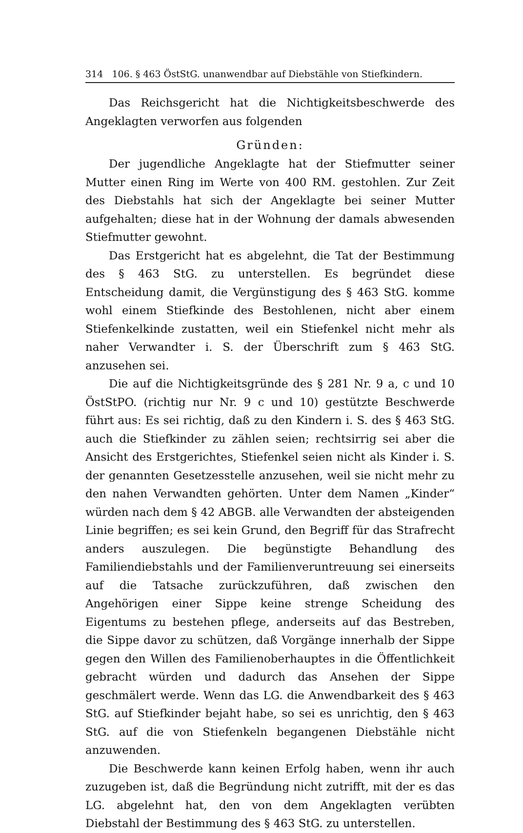314 106. § 463 ÖstStG. unanwendbar auf Diebstähle von Stiefkindern.
Das Reichsgericht hat die Nichtigkeitsbeschwerde des Angeklagten verworfen aus folgenden
Gründen:
Der jugendliche Angeklagte hat der Stiefmutter seiner Mutter einen Ring im Werte von 400 RM. gestohlen. Zur Zeit des Diebstahls hat sich der Angeklagte bei seiner Mutter aufgehalten; diese hat in der Wohnung der damals abwesenden Stiefmutter gewohnt.
Das Erstgericht hat es abgelehnt, die Tat der Bestimmung des § 463 StG. zu unterstellen. Es begründet diese Entscheidung damit, die Vergünstigung des § 463 StG. komme wohl einem Stiefkinde des Bestohlenen, nicht aber einem Stiefenkelkinde zustatten, weil ein Stiefenkel nicht mehr als naher Verwandter i. S. der Überschrift zum § 463 StG. anzusehen sei.
Die auf die Nichtigkeitsgründe des § 281 Nr. 9 a, c und 10 ÖstStPO. (richtig nur Nr. 9 c und 10) gestützte Beschwerde führt aus: Es sei richtig, daß zu den Kindern i. S. des § 463 StG. auch die Stiefkinder zu zählen seien; rechtsirrig sei aber die Ansicht des Erstgerichtes, Stiefenkel seien nicht als Kinder i. S. der genannten Gesetzesstelle anzusehen, weil sie nicht mehr zu den nahen Verwandten gehörten. Unter dem Namen „Kinder“ würden nach dem § 42 ABGB. alle Verwandten der absteigenden Linie begriffen; es sei kein Grund, den Begriff für das Strafrecht anders auszulegen. Die begünstigte Behandlung des Familiendiebstahls und der Familienveruntreuung sei einerseits auf die Tatsache zurückzuführen, daß zwischen den Angehörigen einer Sippe keine strenge Scheidung des Eigentums zu bestehen pflege, anderseits auf das Bestreben, die Sippe davor zu schützen, daß Vorgänge innerhalb der Sippe gegen den Willen des Familienoberhauptes in die Öffentlichkeit gebracht würden und dadurch das Ansehen der Sippe geschmälert werde. Wenn das LG. die Anwendbarkeit des § 463 StG. auf Stiefkinder bejaht habe, so sei es unrichtig, den § 463 StG. auf die von Stiefenkeln begangenen Diebstähle nicht anzuwenden.
Die Beschwerde kann keinen Erfolg haben, wenn ihr auch zuzugeben ist, daß die Begründung nicht zutrifft, mit der es das LG. abgelehnt hat, den von dem Angeklagten verübten Diebstahl der Bestimmung des § 463 StG. zu unterstellen.